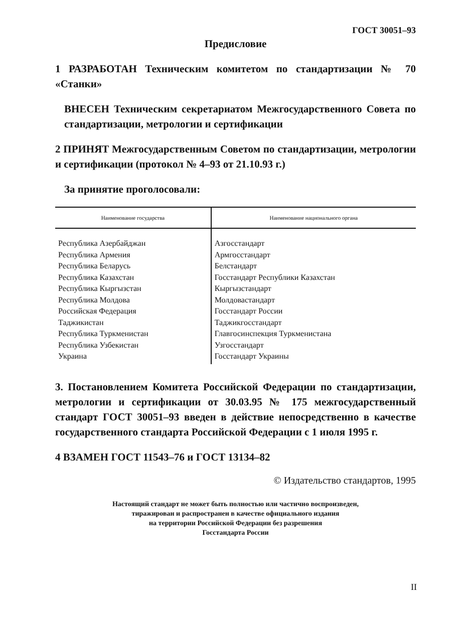ГОСТ 30051–93
Предисловие
1 РАЗРАБОТАН Техническим комитетом по стандартизации № 70 «Станки»
ВНЕСЕН Техническим секретариатом Межгосударственного Совета по стандартизации, метрологии и сертификации
2 ПРИНЯТ Межгосударственным Советом по стандартизации, метрологии и сертификации (протокол № 4–93 от 21.10.93 г.)
За принятие проголосовали:
| Наименование государства | Наименование национального органа |
| --- | --- |
| Республика Азербайджан Республика Армения Республика Беларусь Республика Казахстан Республика Кыргызстан Республика Молдова Российская Федерация Таджикистан Республика Туркменистан Республика Узбекистан Украина | Азгосстандарт Армгосстандарт Белстандарт Госстандарт Республики Казахстан Кыргызстандарт Молдовастандарт Госстандарт России Таджикгосстандарт Главгосинспекция Туркменистана Узгосстандарт Госстандарт Украины |
3. Постановлением Комитета Российской Федерации по стандартизации, метрологии и сертификации от 30.03.95 № 175 межгосударственный стандарт ГОСТ 30051–93 введен в действие непосредственно в качестве государственного стандарта Российской Федерации с 1 июля 1995 г.
4 ВЗАМЕН ГОСТ 11543–76 и ГОСТ 13134–82
© Издательство стандартов, 1995
Настоящий стандарт не может быть полностью или частично воспроизведен,
тиражирован и распространен в качестве официального издания
на территории Российской Федерации без разрешения
Госстандарта России
II